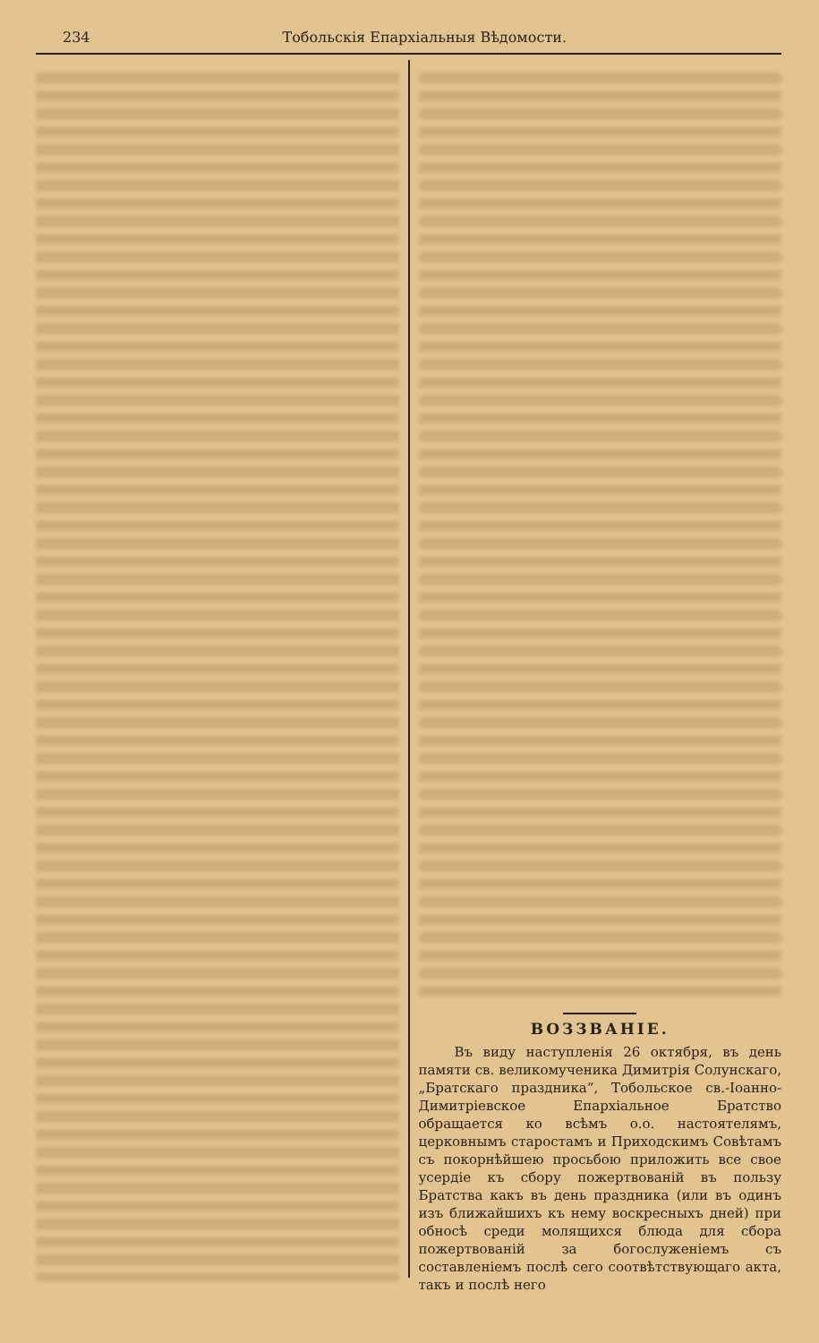234 Тобольскія Епархіальныя Вѣдомости.
ВОЗЗВАНІЕ.
Въ виду наступленія 26 октября, въ день памяти св. великомученика Димитрія Солунскаго, „Братскаго праздника“, Тобольское св.-Іоанно-Димитріевское Епархіальное Братство обращается ко всѣмъ о.о. настоятелямъ, церковнымъ старостамъ и Приходскимъ Совѣтамъ съ покорнѣйшею просьбою приложить все свое усердіе къ сбору пожертвованій въ пользу Братства какъ въ день праздника (или въ одинъ изъ ближайшихъ къ нему воскресныхъ дней) при обносѣ среди молящихся блюда для сбора пожертвованій за богослуженіемъ съ составленіемъ послѣ сего соотвѣтствующаго акта, такъ и послѣ него